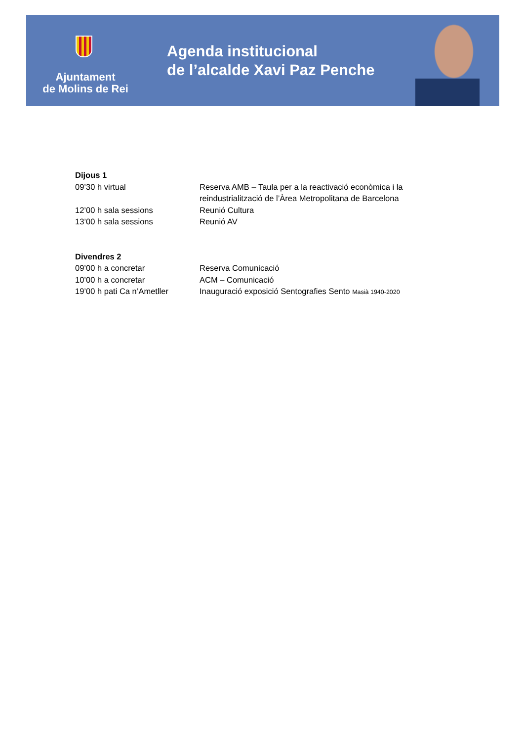Ajuntament
de Molins de Rei
Agenda institucional
de l’alcalde Xavi Paz Penche
Dijous 1
09’30 h virtual Reserva AMB – Taula per a la reactivació econòmica i la reindustrialització de l’Àrea Metropolitana de Barcelona
12’00 h sala sessions Reunió Cultura
13’00 h sala sessions Reunió AV
Divendres 2
09’00 h a concretar Reserva Comunicació
10’00 h a concretar ACM – Comunicació
19’00 h pati Ca n’Ametller
Inauguració exposició Sentografies Sento Masià 1940-2020